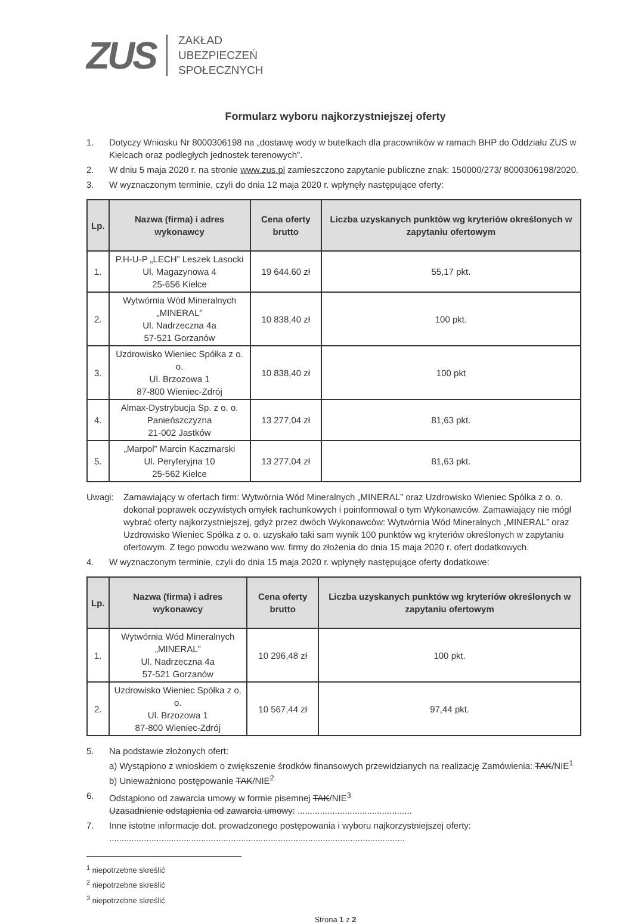ZUS
ZAKŁAD
UBEZPIECZEŃ
SPOŁECZNYCH
Formularz wyboru najkorzystniejszej oferty
1. Dotyczy Wniosku Nr 8000306198 na „dostawę wody w butelkach dla pracowników w ramach BHP do Oddziału ZUS w Kielcach oraz podległych jednostek terenowych”.
2. W dniu 5 maja 2020 r. na stronie www.zus.pl zamieszczono zapytanie publiczne znak: 150000/273/ 8000306198/2020.
3. W wyznaczonym terminie, czyli do dnia 12 maja 2020 r. wpłynęły następujące oferty:
| Lp. | Nazwa (firma) i adres wykonawcy | Cena oferty brutto | Liczba uzyskanych punktów wg kryteriów określonych w zapytaniu ofertowym |
| --- | --- | --- | --- |
| 1. | P.H-U-P „LECH” Leszek Lasocki Ul. Magazynowa 4 25-656 Kielce | 19 644,60 zł | 55,17 pkt. |
| 2. | Wytwórnia Wód Mineralnych „MINERAL” Ul. Nadrzeczna 4a 57-521 Gorzanów | 10 838,40 zł | 100 pkt. |
| 3. | Uzdrowisko Wieniec Spółka z o. o. Ul. Brzozowa 1 87-800 Wieniec-Zdrój | 10 838,40 zł | 100 pkt |
| 4. | Almax-Dystrybucja Sp. z o. o. Panieńszczyzna 21-002 Jastków | 13 277,04 zł | 81,63 pkt. |
| 5. | „Marpol” Marcin Kaczmarski Ul. Peryferyjna 10 25-562 Kielce | 13 277,04 zł | 81,63 pkt. |
Uwagi: Zamawiający w ofertach firm: Wytwórnia Wód Mineralnych „MINERAL” oraz Uzdrowisko Wieniec Spółka z o. o. dokonał poprawek oczywistych omyłek rachunkowych i poinformował o tym Wykonawców. Zamawiający nie mógł wybrać oferty najkorzystniejszej, gdyż przez dwóch Wykonawców: Wytwórnia Wód Mineralnych „MINERAL” oraz Uzdrowisko Wieniec Spółka z o. o. uzyskało taki sam wynik 100 punktów wg kryteriów określonych w zapytaniu ofertowym. Z tego powodu wezwano ww. firmy do złożenia do dnia 15 maja 2020 r. ofert dodatkowych.
4. W wyznaczonym terminie, czyli do dnia 15 maja 2020 r. wpłynęły następujące oferty dodatkowe:
| Lp. | Nazwa (firma) i adres wykonawcy | Cena oferty brutto | Liczba uzyskanych punktów wg kryteriów określonych w zapytaniu ofertowym |
| --- | --- | --- | --- |
| 1. | Wytwórnia Wód Mineralnych „MINERAL” Ul. Nadrzeczna 4a 57-521 Gorzanów | 10 296,48 zł | 100 pkt. |
| 2. | Uzdrowisko Wieniec Spółka z o. o. Ul. Brzozowa 1 87-800 Wieniec-Zdrój | 10 567,44 zł | 97,44 pkt. |
5. Na podstawie złożonych ofert:
a) Wystąpiono z wnioskiem o zwiększenie środków finansowych przewidzianych na realizację Zamówienia: TAK/NIE<sup>1</sup>
b) Unieważniono postępowanie TAK/NIE<sup>2</sup>
6. Odstąpiono od zawarcia umowy w formie pisemnej TAK/NIE<sup>3</sup>
Uzasadnienie odstąpienia od zawarcia umowy: ..............................................
7. Inne istotne informacje dot. prowadzonego postępowania i wyboru najkorzystniejszej oferty:
.......................................................................................................................
<sup>1</sup> niepotrzebne skreślić
<sup>2</sup> niepotrzebne skreślić
<sup>3</sup> niepotrzebne skreślić
Strona 1 z 2